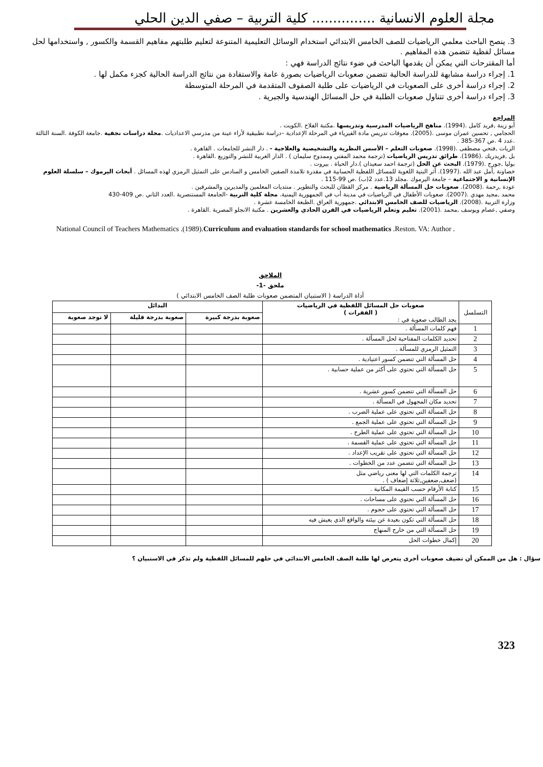مجلة العلوم الانسانية ............... كلية التربية – صفي الدين الحلي
3. ينصح الباحث معلمي الرياضيات للصف الخامس الابتدائي استخدام الوسائل التعليمية المتنوعة لتعليم طلبتهم مفاهيم القسمة والكسور , واستخدامها لحل مسائل لفظية تتضمن هذه المفاهيم .
أما المقترحات التي يمكن أن يقدمها الباحث في ضوء نتائج الدراسة فهي :
1. إجراء دراسة مشابهة للدراسة الحالية تتضمن صعوبات الرياضيات بصورة عامة والاستفادة من نتائج الدراسة الحالية كجزء مكمل لها .
2. إجراء دراسة أخرى على الصعوبات في الرياضيات على طلبة الصفوف المتقدمة في المرحلة المتوسطة
3. إجراء دراسة أخرى تتناول صعوبات الطلبة في حل المسائل الهندسية والجبرية .
المراجع
أبو زينة ,فريد كامل .(1994). مناهج الرياضيات المدرسية وتدريسها .مكتبة الفلاح .الكويت .
الحجامي , تحسين عمران موسى .(2005). معوقات تدريس مادة الفيزياء في المرحلة الإعدادية –دراسة تطبيقية لأراء عينة من مدرسي الاعداديات .مجلة دراسات نجفية .جامعة الكوفة .السنة الثالثة .عدد 4 .ص 367-385 .
الزيات ,فتحي مصطفى .(1998). صعوبات التعلم – الأسس النظرية والتشخيصية والعلاجية - . دار النشر للجامعات . القاهرة .
بل ,فريدريك .(1986). طرائق تدريس الرياضيات (ترجمة محمد المفتي وممدوح سليمان ) . الدار العربية للنشر والتوزيع .القاهرة .
بوليا ,جورج .(1979). البحث عن الحل (ترجمة احمد سعيدان ).دار الحياة . بيروت .
خصاونة ,أمل عبد الله .(1997). أثر البنية اللغوية للمسائل اللفظية الحسابية في مقدرة تلامذة الصفين الخامس و السادس على التمثيل الرمزي لهذه المسائل . أبحاث اليرموك – سلسلة العلوم الإنسانية و الاجتماعية – جامعة اليرموك .مجلد 13.عدد 2(ب) .ص 99-115 .
عودة ,رحمة .(2008). صعوبات حل المسألة الرياضية . مركز القطان للبحث والتطوير . منتديات المعلمين والمديرين والمشرفين .
محمد ,مجيد مهدي .(2007). صعوبات الأطفال في الرياضيات في مدينة أب في الجمهورية اليمنية. مجلة كلية التربية -الجامعة المستنصرية .العدد الثاني .ص 409-430
وزارة التربية .(2008). الرياضيات للصف الخامس الابتدائي .جمهورية العراق .الطبعة الخامسة عشرة .
وصفي ,عصام ويوسف ,محمد .(2001). تعليم وتعلم الرياضيات في القرن الحادي والعشرين . مكتبة الانجلو المصرية .القاهرة .
National Council of Teachers Mathematics .(1989).Curriculum and evaluation standards for school mathematics .Reston. VA: Author .
الملاحق
ملحق -1-
أداة الدراسة ( الاستبيان المتضمن صعوبات طلبة الصف الخامس الابتدائي )
| التسلسل | صعوبات حل المسائل اللفظية في الرياضيات ( الفقرات ) يجد الطالب صعوبة في : | البدائل | | |
| --- | --- | --- | --- | --- |
| | | صعوبة بدرجة كبيرة | صعوبة بدرجة قليلة | لا توجد صعوبة |
| 1 | فهم كلمات المسألة . | | | |
| 2 | تحديد الكلمات المفتاحية لحل المسألة . | | | |
| 3 | التمثيل الرمزي للمسألة . | | | |
| 4 | حل المسألة التي تتضمن كسور اعتيادية . | | | |
| 5 | حل المسألة التي تحتوي على أكثر من عملية حسابية . | | | |
| 6 | حل المسألة التي تتضمن كسور عشرية . | | | |
| 7 | تحديد مكان المجهول في المسألة . | | | |
| 8 | حل المسألة التي تحتوي على عملية الضرب . | | | |
| 9 | حل المسألة التي تحتوي على عملية الجمع . | | | |
| 10 | حل المسألة التي تحتوي على عملية الطرح . | | | |
| 11 | حل المسألة التي تحتوي على عملية القسمة . | | | |
| 12 | حل المسألة التي تحتوي على تقريب الإعداد . | | | |
| 13 | حل المسألة التي تتضمن عدد من الخطوات . | | | |
| 14 | ترجمة الكلمات التي لها معنى رياضي مثل (ضعف,ضعفين,ثلاثة إضعاف ) . | | | |
| 15 | كتابة الأرقام حسب القيمة المكانية . | | | |
| 16 | حل المسألة التي تحتوي على مساحات . | | | |
| 17 | حل المسألة التي تحتوي على حجوم . | | | |
| 18 | حل المسألة التي تكون بعيدة عن بيئته والواقع الذي يعيش فيه | | | |
| 19 | حل المسألة التي من خارج المنهاج | | | |
| 20 | إكمال خطوات الحل | | | |
سؤال : هل من الممكن أن تضيف صعوبات أخرى يتعرض لها طلبة الصف الخامس الابتدائي في حلهم للمسائل اللفظية ولم تذكر في الاستبيان ؟
323